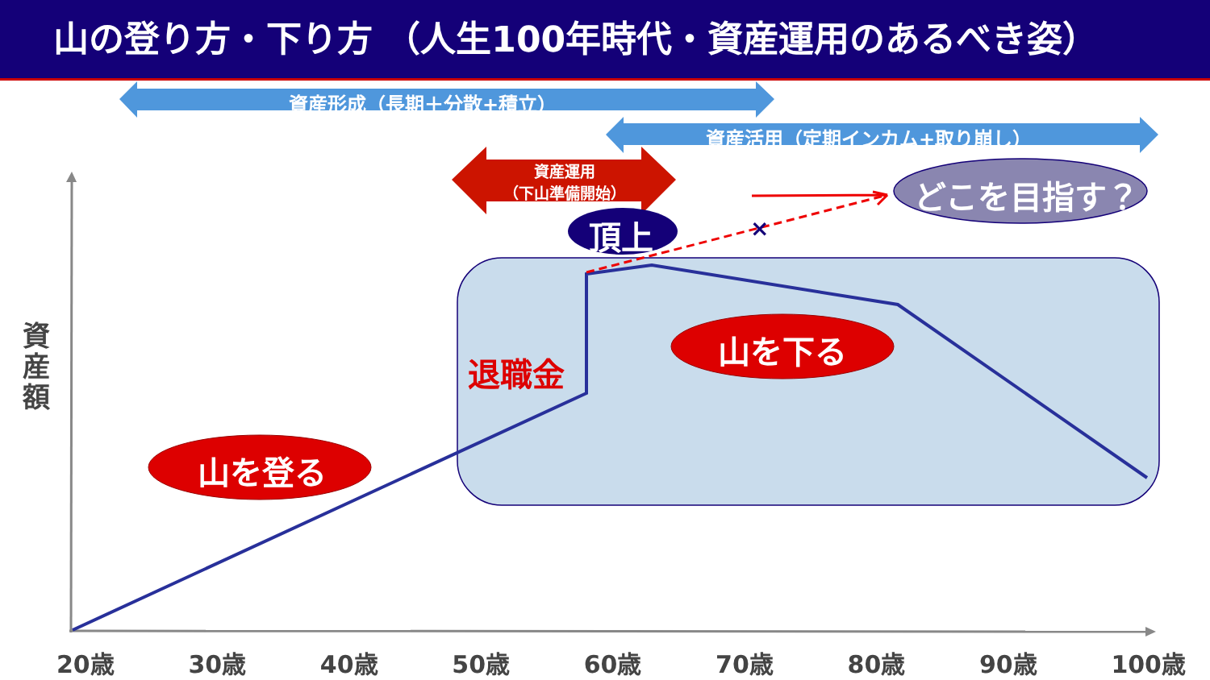山の登り方・下り方 （人生100年時代・資産運用のあるべき姿）
×
資産形成（長期＋分散+積立）
資産活用（定期インカム+取り崩し）
資産運用
（下山準備開始）
頂上
どこを目指す？
退職金
山を下る
山を登る
資 産 額
20歳 30歳 40歳 50歳 60歳 70歳 80歳 90歳 100歳